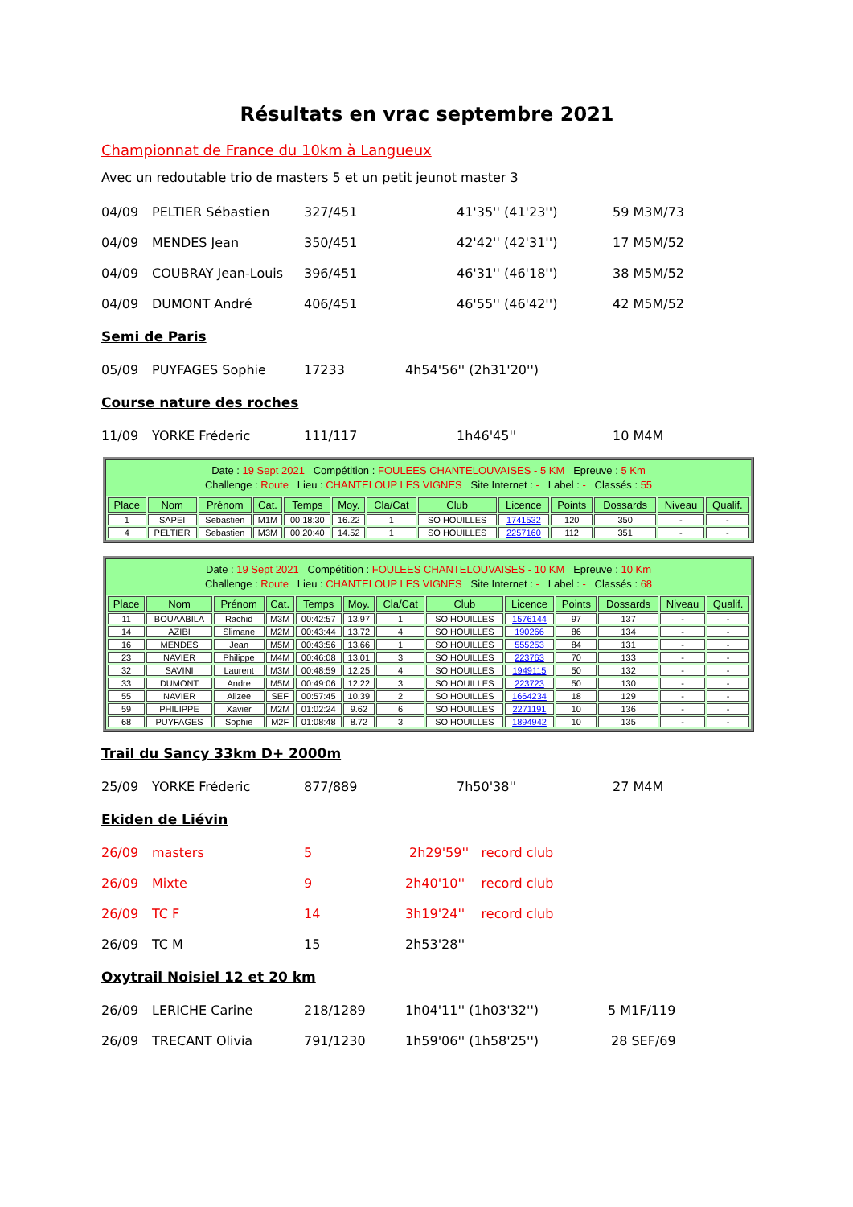Résultats en vrac septembre 2021
Championnat de France du 10km à Langueux
Avec un redoutable trio de masters 5 et un petit jeunot master 3
04/09 PELTIER Sébastien 327/451 41'35'' (41'23'') 59 M3M/73
04/09 MENDES Jean 350/451 42'42'' (42'31'') 17 M5M/52
04/09 COUBRAY Jean-Louis 396/451 46'31'' (46'18'') 38 M5M/52
04/09 DUMONT André 406/451 46'55'' (46'42'') 42 M5M/52
Semi de Paris
05/09 PUYFAGES Sophie 17233 4h54'56'' (2h31'20'')
Course nature des roches
11/09 YORKE Fréderic 111/117 1h46'45'' 10 M4M
Date : 19 Sept 2021 Compétition : FOULEES CHANTELOUVAISES - 5 KM Epreuve : 5 Km
Challenge : Route Lieu : CHANTELOUP LES VIGNES Site Internet : - Label : - Classés : 55
| Place | Nom | Prénom | Cat. | Temps | Moy. | Cla/Cat | Club | Licence | Points | Dossards | Niveau | Qualif. |
| --- | --- | --- | --- | --- | --- | --- | --- | --- | --- | --- | --- | --- |
| 1 | SAPEI | Sebastien | M1M | 00:18:30 | 16.22 | 1 | SO HOUILLES | 1741532 | 120 | 350 | - | - |
| 4 | PELTIER | Sebastien | M3M | 00:20:40 | 14.52 | 1 | SO HOUILLES | 2257160 | 112 | 351 | - | - |
Date : 19 Sept 2021 Compétition : FOULEES CHANTELOUVAISES - 10 KM Epreuve : 10 Km
Challenge : Route Lieu : CHANTELOUP LES VIGNES Site Internet : - Label : - Classés : 68
| Place | Nom | Prénom | Cat. | Temps | Moy. | Cla/Cat | Club | Licence | Points | Dossards | Niveau | Qualif. |
| --- | --- | --- | --- | --- | --- | --- | --- | --- | --- | --- | --- | --- |
| 11 | BOUAABILA | Rachid | M3M | 00:42:57 | 13.97 | 1 | SO HOUILLES | 1576144 | 97 | 137 | - | - |
| 14 | AZIBI | Slimane | M2M | 00:43:44 | 13.72 | 4 | SO HOUILLES | 190266 | 86 | 134 | - | - |
| 16 | MENDES | Jean | M5M | 00:43:56 | 13.66 | 1 | SO HOUILLES | 555253 | 84 | 131 | - | - |
| 23 | NAVIER | Philippe | M4M | 00:46:08 | 13.01 | 3 | SO HOUILLES | 223763 | 70 | 133 | - | - |
| 32 | SAVINI | Laurent | M3M | 00:48:59 | 12.25 | 4 | SO HOUILLES | 1949115 | 50 | 132 | - | - |
| 33 | DUMONT | Andre | M5M | 00:49:06 | 12.22 | 3 | SO HOUILLES | 223723 | 50 | 130 | - | - |
| 55 | NAVIER | Alizee | SEF | 00:57:45 | 10.39 | 2 | SO HOUILLES | 1664234 | 18 | 129 | - | - |
| 59 | PHILIPPE | Xavier | M2M | 01:02:24 | 9.62 | 6 | SO HOUILLES | 2271191 | 10 | 136 | - | - |
| 68 | PUYFAGES | Sophie | M2F | 01:08:48 | 8.72 | 3 | SO HOUILLES | 1894942 | 10 | 135 | - | - |
Trail du Sancy 33km D+ 2000m
25/09 YORKE Fréderic 877/889 7h50'38'' 27 M4M
Ekiden de Liévin
26/09 masters 5 2h29'59'' record club
26/09 Mixte 9 2h40'10'' record club
26/09 TC F 14 3h19'24'' record club
26/09 TC M 15 2h53'28''
Oxytrail Noisiel 12 et 20 km
26/09 LERICHE Carine 218/1289 1h04'11'' (1h03'32'') 5 M1F/119
26/09 TRECANT Olivia 791/1230 1h59'06'' (1h58'25'') 28 SEF/69